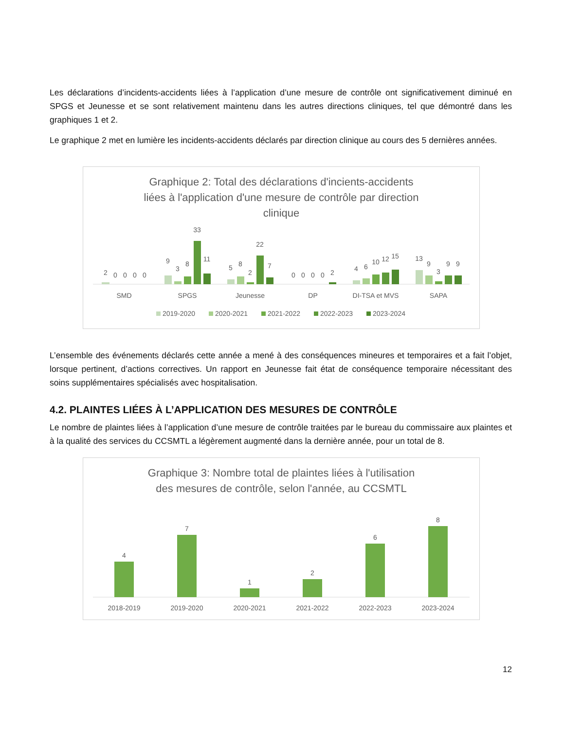Les déclarations d’incidents-accidents liées à l’application d’une mesure de contrôle ont significativement diminué en SPGS et Jeunesse et se sont relativement maintenu dans les autres directions cliniques, tel que démontré dans les graphiques 1 et 2.
Le graphique 2 met en lumière les incidents-accidents déclarés par direction clinique au cours des 5 dernières années.
Graphique 2: Total des déclarations d'incients-accidents
liées à l'application d'une mesure de contrôle par direction
clinique
2
0
0
0
0
9
3
8
33
11
5
8
2
22
7
0
0
0
0
2
4
6
10
12
15
13
9
3
9
9
SMD
SPGS
Jeunesse
DP
DI-TSA et MVS
SAPA
2019-2020
2020-2021
2021-2022
2022-2023
2023-2024
L’ensemble des événements déclarés cette année a mené à des conséquences mineures et temporaires et a fait l’objet, lorsque pertinent, d’actions correctives. Un rapport en Jeunesse fait état de conséquence temporaire nécessitant des soins supplémentaires spécialisés avec hospitalisation.
4.2. PLAINTES LIÉES À L’APPLICATION DES MESURES DE CONTRÔLE
Le nombre de plaintes liées à l’application d’une mesure de contrôle traitées par le bureau du commissaire aux plaintes et à la qualité des services du CCSMTL a légèrement augmenté dans la dernière année, pour un total de 8.
Graphique 3: Nombre total de plaintes liées à l'utilisation
des mesures de contrôle, selon l'année, au CCSMTL
4
7
1
2
6
8
2018-2019
2019-2020
2020-2021
2021-2022
2022-2023
2023-2024
12